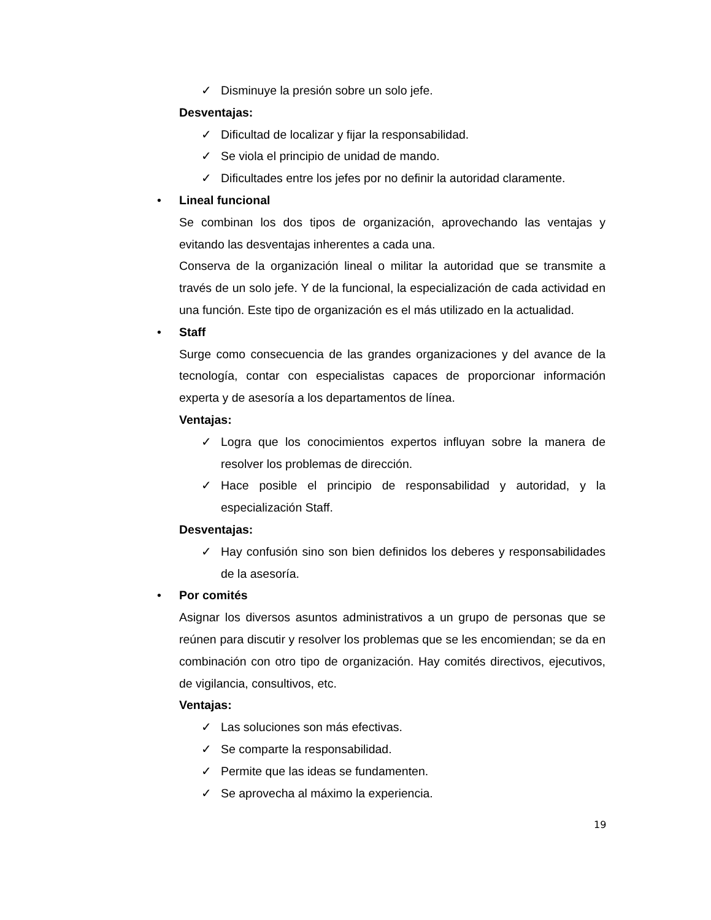✓ Disminuye la presión sobre un solo jefe.
Desventajas:
✓ Dificultad de localizar y fijar la responsabilidad.
✓ Se viola el principio de unidad de mando.
✓ Dificultades entre los jefes por no definir la autoridad claramente.
• Lineal funcional
Se combinan los dos tipos de organización, aprovechando las ventajas y evitando las desventajas inherentes a cada una.
Conserva de la organización lineal o militar la autoridad que se transmite a través de un solo jefe. Y de la funcional, la especialización de cada actividad en una función. Este tipo de organización es el más utilizado en la actualidad.
• Staff
Surge como consecuencia de las grandes organizaciones y del avance de la tecnología, contar con especialistas capaces de proporcionar información experta y de asesoría a los departamentos de línea.
Ventajas:
✓ Logra que los conocimientos expertos influyan sobre la manera de resolver los problemas de dirección.
✓ Hace posible el principio de responsabilidad y autoridad, y la especialización Staff.
Desventajas:
✓ Hay confusión sino son bien definidos los deberes y responsabilidades de la asesoría.
• Por comités
Asignar los diversos asuntos administrativos a un grupo de personas que se reúnen para discutir y resolver los problemas que se les encomiendan; se da en combinación con otro tipo de organización. Hay comités directivos, ejecutivos, de vigilancia, consultivos, etc.
Ventajas:
✓ Las soluciones son más efectivas.
✓ Se comparte la responsabilidad.
✓ Permite que las ideas se fundamenten.
✓ Se aprovecha al máximo la experiencia.
19